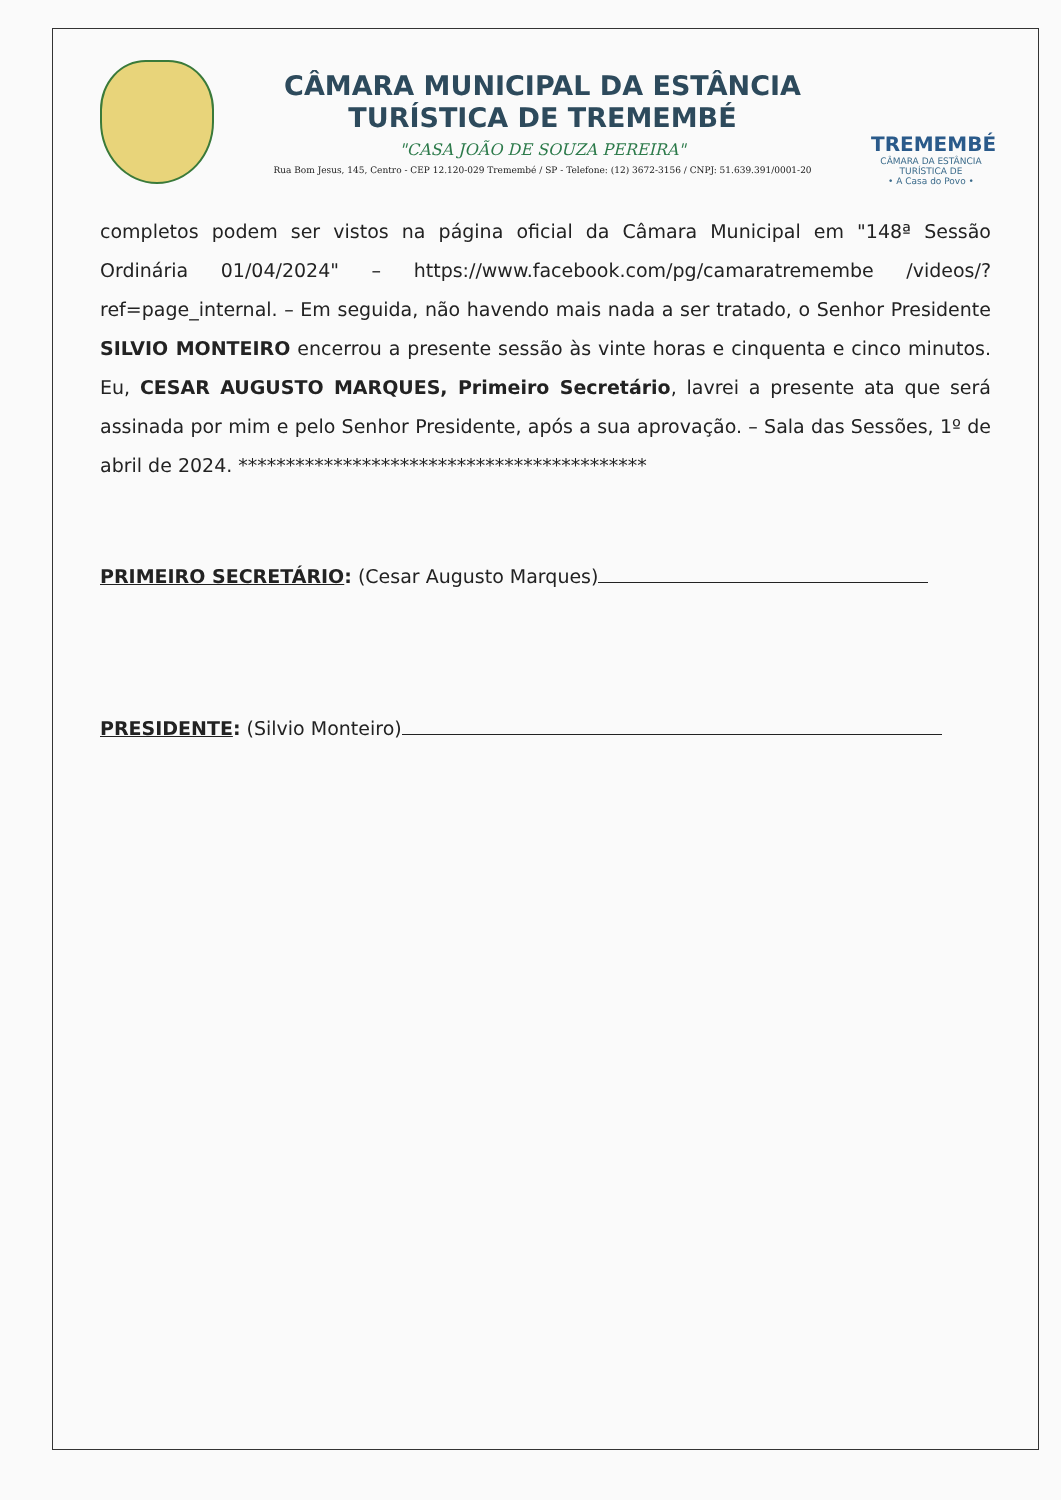CÂMARA MUNICIPAL DA ESTÂNCIA
TURÍSTICA DE TREMEMBÉ
"CASA JOÃO DE SOUZA PEREIRA"
Rua Bom Jesus, 145, Centro - CEP 12.120-029 Tremembé / SP - Telefone: (12) 3672-3156 / CNPJ: 51.639.391/0001-20
TREMEMBÉ
CÂMARA DA ESTÂNCIA TURÍSTICA DE
• A Casa do Povo •
completos podem ser vistos na página oficial da Câmara Municipal em "148ª Sessão Ordinária 01/04/2024" – https://www.facebook.com/pg/camaratremembe /videos/?ref=page_internal. – Em seguida, não havendo mais nada a ser tratado, o Senhor Presidente SILVIO MONTEIRO encerrou a presente sessão às vinte horas e cinquenta e cinco minutos. Eu, CESAR AUGUSTO MARQUES, Primeiro Secretário, lavrei a presente ata que será assinada por mim e pelo Senhor Presidente, após a sua aprovação. – Sala das Sessões, 1º de abril de 2024. *******************************************
PRIMEIRO SECRETÁRIO: (Cesar Augusto Marques)
PRESIDENTE: (Silvio Monteiro)